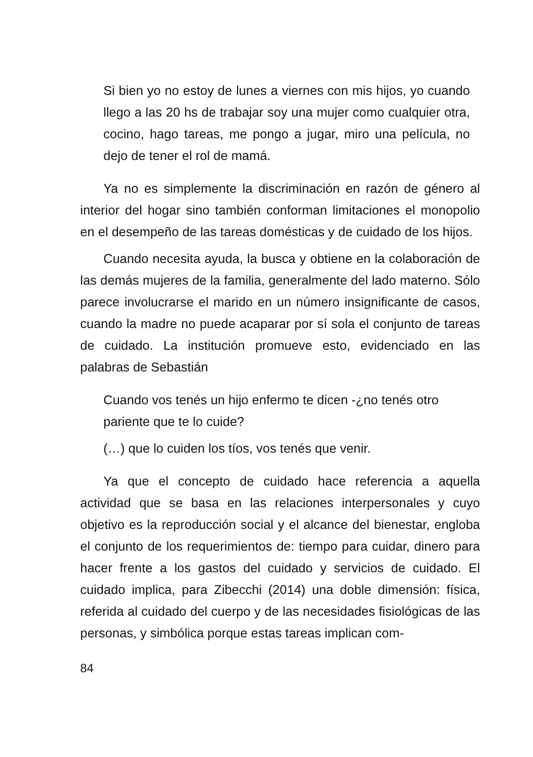Si bien yo no estoy de lunes a viernes con mis hijos, yo cuando llego a las 20 hs de trabajar soy una mujer como cualquier otra, cocino, hago tareas, me pongo a jugar, miro una película, no dejo de tener el rol de mamá.
Ya no es simplemente la discriminación en razón de género al interior del hogar sino también conforman limitaciones el monopolio en el desempeño de las tareas domésticas y de cuidado de los hijos.
Cuando necesita ayuda, la busca y obtiene en la colaboración de las demás mujeres de la familia, generalmente del lado materno. Sólo parece involucrarse el marido en un número insignificante de casos, cuando la madre no puede acaparar por sí sola el conjunto de tareas de cuidado. La institución promueve esto, evidenciado en las palabras de Sebastián
Cuando vos tenés un hijo enfermo te dicen -¿no tenés otro pariente que te lo cuide?
(…) que lo cuiden los tíos, vos tenés que venir.
Ya que el concepto de cuidado hace referencia a aquella actividad que se basa en las relaciones interpersonales y cuyo objetivo es la reproducción social y el alcance del bienestar, engloba el conjunto de los requerimientos de: tiempo para cuidar, dinero para hacer frente a los gastos del cuidado y servicios de cuidado. El cuidado implica, para Zibecchi (2014) una doble dimensión: física, referida al cuidado del cuerpo y de las necesidades fisiológicas de las personas, y simbólica porque estas tareas implican com-
84